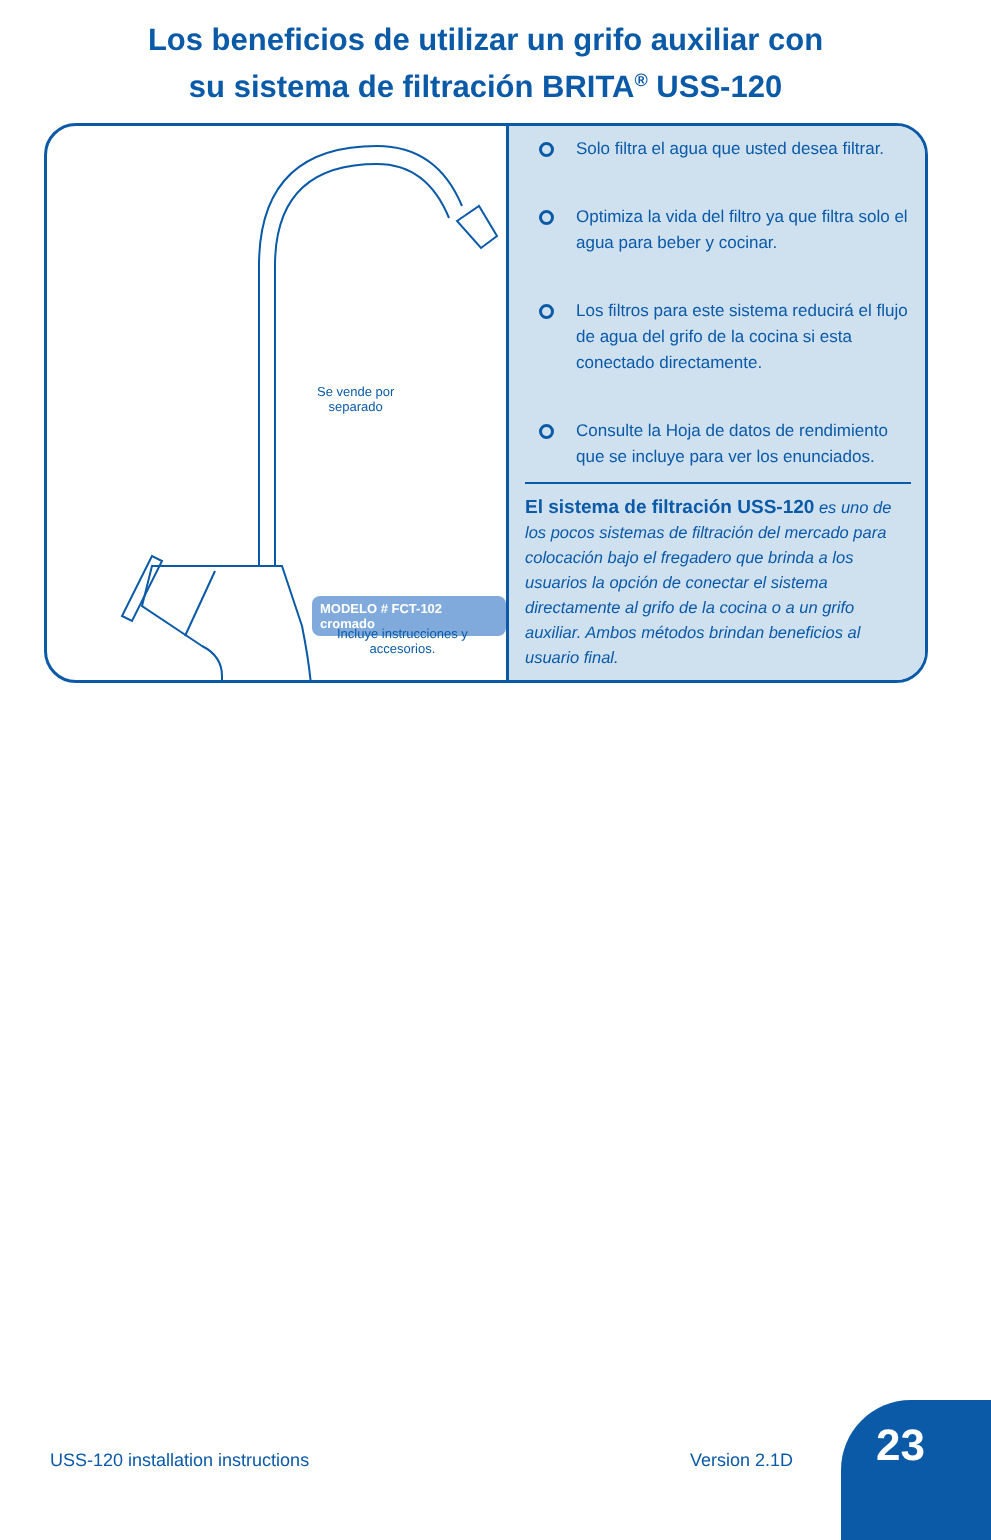Los beneficios de utilizar un grifo auxiliar con
su sistema de filtración BRITA<sup>®</sup> USS-120
Se vende por
separado
MODELO # FCT-102 cromado
Incluye instrucciones y
accesorios.
Solo filtra el agua que usted desea filtrar.
Optimiza la vida del filtro ya que filtra solo el agua para beber y cocinar.
Los filtros para este sistema reducirá el flujo de agua del grifo de la cocina si esta conectado directamente.
Consulte la Hoja de datos de rendimiento que se incluye para ver los enunciados.
El sistema de filtración USS-120 es uno de los pocos sistemas de filtración del mercado para colocación bajo el fregadero que brinda a los usuarios la opción de conectar el sistema directamente al grifo de la cocina o a un grifo auxiliar. Ambos métodos brindan beneficios al usuario final.
USS-120 installation instructions
Version 2.1D
23